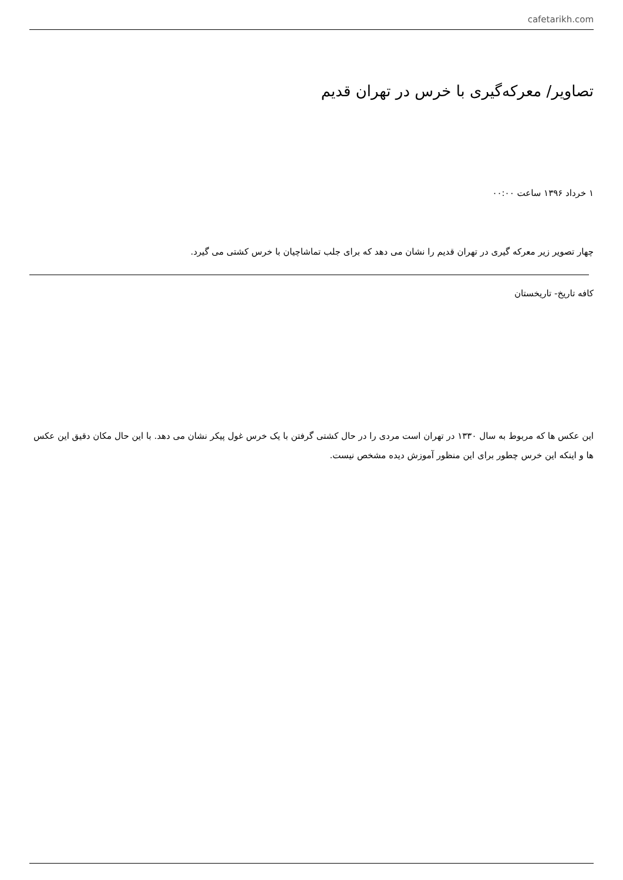cafetarikh.com
تصاویر/ معرکه‌گیری با خرس در تهران قدیم
۱ خرداد ۱۳۹۶ ساعت ۰۰:۰۰
چهار تصویر زیر معرکه گیری در تهران قدیم را نشان می دهد که برای جلب تماشاچیان با خرس کشتی می گیرد.
کافه تاریخ- تاریخستان
این عکس ها که مربوط به سال ۱۳۳۰ در تهران است مردی را در حال کشتی گرفتن با یک خرس غول پیکر نشان می دهد. با این حال مکان دقیق این عکس ها و اینکه این خرس چطور برای این منظور آموزش دیده مشخص نیست.